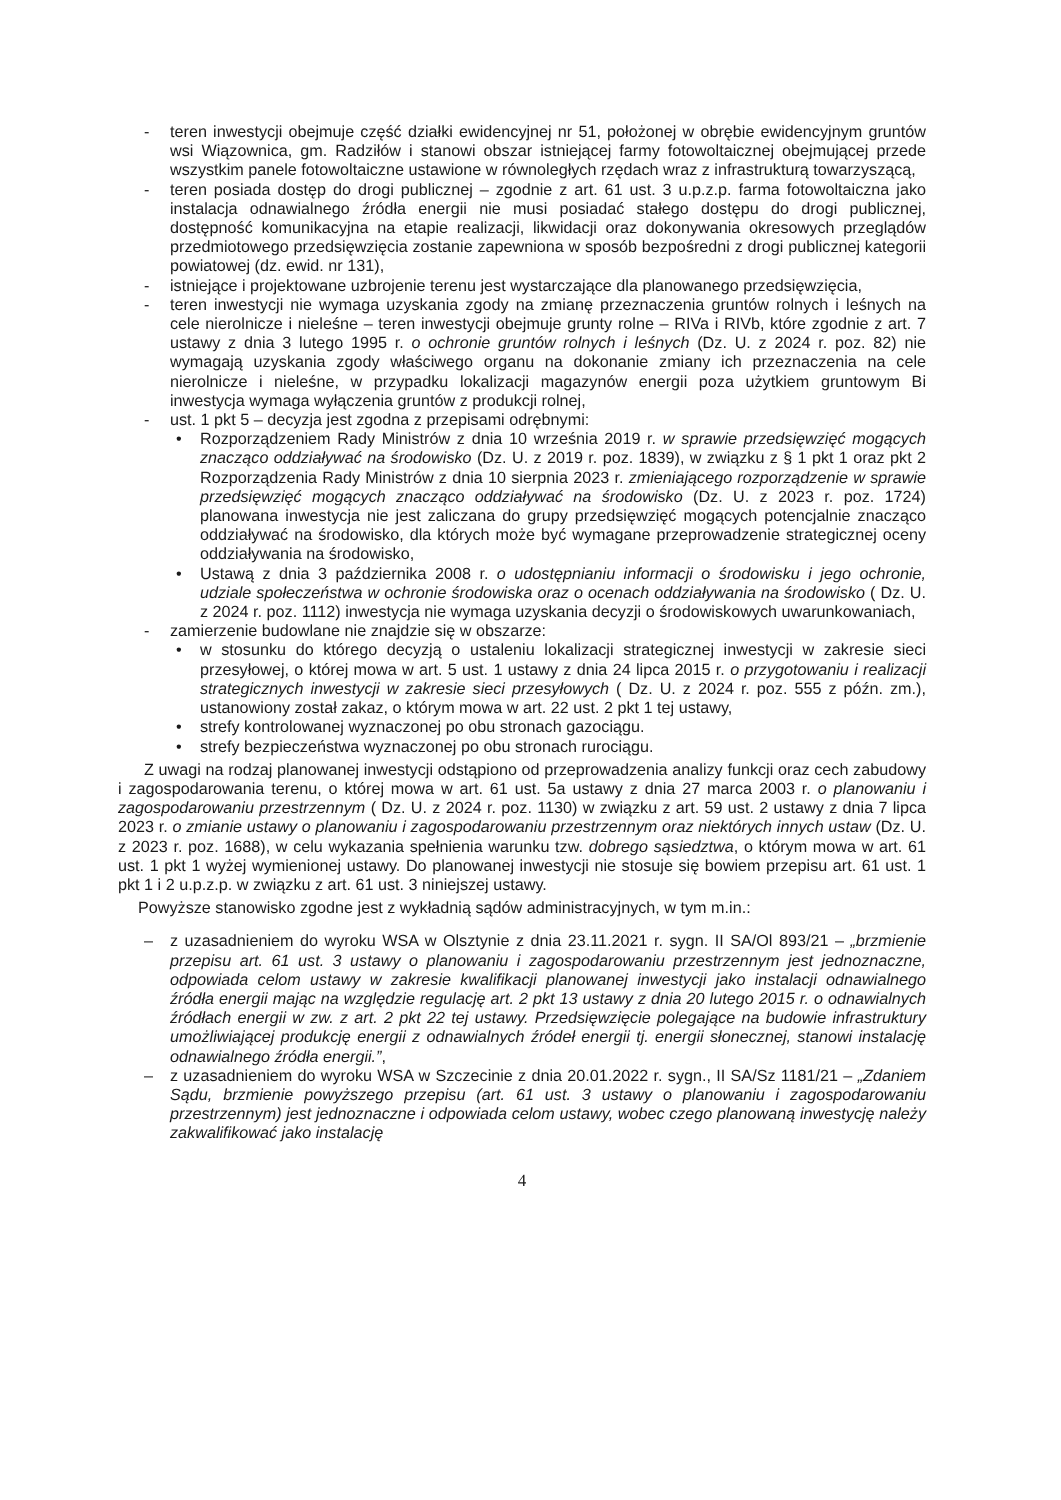- teren inwestycji obejmuje część działki ewidencyjnej nr 51, położonej w obrębie ewidencyjnym gruntów wsi Wiązownica, gm. Radziłów i stanowi obszar istniejącej farmy fotowoltaicznej obejmującej przede wszystkim panele fotowoltaiczne ustawione w równoległych rzędach wraz z infrastrukturą towarzyszącą,
- teren posiada dostęp do drogi publicznej – zgodnie z art. 61 ust. 3 u.p.z.p. farma fotowoltaiczna jako instalacja odnawialnego źródła energii nie musi posiadać stałego dostępu do drogi publicznej, dostępność komunikacyjna na etapie realizacji, likwidacji oraz dokonywania okresowych przeglądów przedmiotowego przedsięwzięcia zostanie zapewniona w sposób bezpośredni z drogi publicznej kategorii powiatowej (dz. ewid. nr 131),
- istniejące i projektowane uzbrojenie terenu jest wystarczające dla planowanego przedsięwzięcia,
- teren inwestycji nie wymaga uzyskania zgody na zmianę przeznaczenia gruntów rolnych i leśnych na cele nierolnicze i nieleśne – teren inwestycji obejmuje grunty rolne – RIVa i RIVb, które zgodnie z art. 7 ustawy z dnia 3 lutego 1995 r. o ochronie gruntów rolnych i leśnych (Dz. U. z 2024 r. poz. 82) nie wymagają uzyskania zgody właściwego organu na dokonanie zmiany ich przeznaczenia na cele nierolnicze i nieleśne, w przypadku lokalizacji magazynów energii poza użytkiem gruntowym Bi inwestycja wymaga wyłączenia gruntów z produkcji rolnej,
- ust. 1 pkt 5 – decyzja jest zgodna z przepisami odrębnymi:
• Rozporządzeniem Rady Ministrów z dnia 10 września 2019 r. w sprawie przedsięwzięć mogących znacząco oddziaływać na środowisko (Dz. U. z 2019 r. poz. 1839), w związku z § 1 pkt 1 oraz pkt 2 Rozporządzenia Rady Ministrów z dnia 10 sierpnia 2023 r. zmieniającego rozporządzenie w sprawie przedsięwzięć mogących znacząco oddziaływać na środowisko (Dz. U. z 2023 r. poz. 1724) planowana inwestycja nie jest zaliczana do grupy przedsięwzięć mogących potencjalnie znacząco oddziaływać na środowisko, dla których może być wymagane przeprowadzenie strategicznej oceny oddziaływania na środowisko,
• Ustawą z dnia 3 października 2008 r. o udostępnianiu informacji o środowisku i jego ochronie, udziale społeczeństwa w ochronie środowiska oraz o ocenach oddziaływania na środowisko ( Dz. U. z 2024 r. poz. 1112) inwestycja nie wymaga uzyskania decyzji o środowiskowych uwarunkowaniach,
- zamierzenie budowlane nie znajdzie się w obszarze:
• w stosunku do którego decyzją o ustaleniu lokalizacji strategicznej inwestycji w zakresie sieci przesyłowej, o której mowa w art. 5 ust. 1 ustawy z dnia 24 lipca 2015 r. o przygotowaniu i realizacji strategicznych inwestycji w zakresie sieci przesyłowych ( Dz. U. z 2024 r. poz. 555 z późn. zm.), ustanowiony został zakaz, o którym mowa w art. 22 ust. 2 pkt 1 tej ustawy,
• strefy kontrolowanej wyznaczonej po obu stronach gazociągu.
• strefy bezpieczeństwa wyznaczonej po obu stronach rurociągu.
Z uwagi na rodzaj planowanej inwestycji odstąpiono od przeprowadzenia analizy funkcji oraz cech zabudowy i zagospodarowania terenu, o której mowa w art. 61 ust. 5a ustawy z dnia 27 marca 2003 r. o planowaniu i zagospodarowaniu przestrzennym ( Dz. U. z 2024 r. poz. 1130) w związku z art. 59 ust. 2 ustawy z dnia 7 lipca 2023 r. o zmianie ustawy o planowaniu i zagospodarowaniu przestrzennym oraz niektórych innych ustaw (Dz. U. z 2023 r. poz. 1688), w celu wykazania spełnienia warunku tzw. dobrego sąsiedztwa, o którym mowa w art. 61 ust. 1 pkt 1 wyżej wymienionej ustawy. Do planowanej inwestycji nie stosuje się bowiem przepisu art. 61 ust. 1 pkt 1 i 2 u.p.z.p. w związku z art. 61 ust. 3 niniejszej ustawy.
Powyższe stanowisko zgodne jest z wykładnią sądów administracyjnych, w tym m.in.:
– z uzasadnieniem do wyroku WSA w Olsztynie z dnia 23.11.2021 r. sygn. II SA/Ol 893/21 – „brzmienie przepisu art. 61 ust. 3 ustawy o planowaniu i zagospodarowaniu przestrzennym jest jednoznaczne, odpowiada celom ustawy w zakresie kwalifikacji planowanej inwestycji jako instalacji odnawialnego źródła energii mając na względzie regulację art. 2 pkt 13 ustawy z dnia 20 lutego 2015 r. o odnawialnych źródłach energii w zw. z art. 2 pkt 22 tej ustawy. Przedsięwzięcie polegające na budowie infrastruktury umożliwiającej produkcję energii z odnawialnych źródeł energii tj. energii słonecznej, stanowi instalację odnawialnego źródła energii.”,
– z uzasadnieniem do wyroku WSA w Szczecinie z dnia 20.01.2022 r. sygn., II SA/Sz 1181/21 – „Zdaniem Sądu, brzmienie powyższego przepisu (art. 61 ust. 3 ustawy o planowaniu i zagospodarowaniu przestrzennym) jest jednoznaczne i odpowiada celom ustawy, wobec czego planowaną inwestycję należy zakwalifikować jako instalację
4